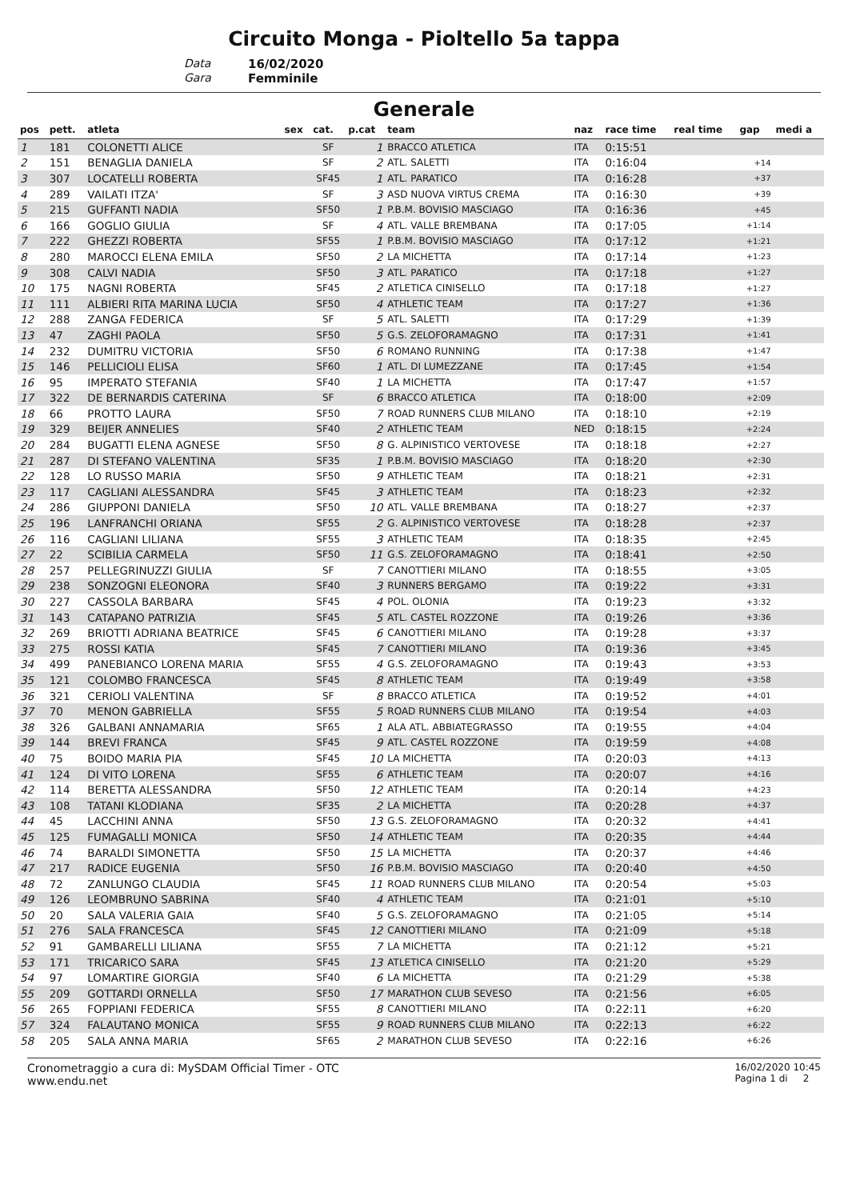Circuito Monga - Pioltello 5a tappa
Data 16/02/2020
Gara Femminile
Generale
| pos | pett. | atleta | sex | cat. | p.cat | team | naz | race time | real time | gap | medi a |
| --- | --- | --- | --- | --- | --- | --- | --- | --- | --- | --- | --- |
| 1 | 181 | COLONETTI ALICE | | SF | 1 | BRACCO ATLETICA | ITA | 0:15:51 | | | |
| 2 | 151 | BENAGLIA DANIELA | | SF | 2 | ATL. SALETTI | ITA | 0:16:04 | | +14 | |
| 3 | 307 | LOCATELLI ROBERTA | | SF45 | 1 | ATL. PARATICO | ITA | 0:16:28 | | +37 | |
| 4 | 289 | VAILATI ITZA' | | SF | 3 | ASD NUOVA VIRTUS CREMA | ITA | 0:16:30 | | +39 | |
| 5 | 215 | GUFFANTI NADIA | | SF50 | 1 | P.B.M. BOVISIO MASCIAGO | ITA | 0:16:36 | | +45 | |
| 6 | 166 | GOGLIO GIULIA | | SF | 4 | ATL. VALLE BREMBANA | ITA | 0:17:05 | | +1:14 | |
| 7 | 222 | GHEZZI ROBERTA | | SF55 | 1 | P.B.M. BOVISIO MASCIAGO | ITA | 0:17:12 | | +1:21 | |
| 8 | 280 | MAROCCI ELENA EMILA | | SF50 | 2 | LA MICHETTA | ITA | 0:17:14 | | +1:23 | |
| 9 | 308 | CALVI NADIA | | SF50 | 3 | ATL. PARATICO | ITA | 0:17:18 | | +1:27 | |
| 10 | 175 | NAGNI ROBERTA | | SF45 | 2 | ATLETICA CINISELLO | ITA | 0:17:18 | | +1:27 | |
| 11 | 111 | ALBIERI RITA MARINA LUCIA | | SF50 | 4 | ATHLETIC TEAM | ITA | 0:17:27 | | +1:36 | |
| 12 | 288 | ZANGA FEDERICA | | SF | 5 | ATL. SALETTI | ITA | 0:17:29 | | +1:39 | |
| 13 | 47 | ZAGHI PAOLA | | SF50 | 5 | G.S. ZELOFORAMAGNO | ITA | 0:17:31 | | +1:41 | |
| 14 | 232 | DUMITRU VICTORIA | | SF50 | 6 | ROMANO RUNNING | ITA | 0:17:38 | | +1:47 | |
| 15 | 146 | PELLICIOLI ELISA | | SF60 | 1 | ATL. DI LUMEZZANE | ITA | 0:17:45 | | +1:54 | |
| 16 | 95 | IMPERATO STEFANIA | | SF40 | 1 | LA MICHETTA | ITA | 0:17:47 | | +1:57 | |
| 17 | 322 | DE BERNARDIS CATERINA | | SF | 6 | BRACCO ATLETICA | ITA | 0:18:00 | | +2:09 | |
| 18 | 66 | PROTTO LAURA | | SF50 | 7 | ROAD RUNNERS CLUB MILANO | ITA | 0:18:10 | | +2:19 | |
| 19 | 329 | BEIJER ANNELIES | | SF40 | 2 | ATHLETIC TEAM | NED | 0:18:15 | | +2:24 | |
| 20 | 284 | BUGATTI ELENA AGNESE | | SF50 | 8 | G. ALPINISTICO VERTOVESE | ITA | 0:18:18 | | +2:27 | |
| 21 | 287 | DI STEFANO VALENTINA | | SF35 | 1 | P.B.M. BOVISIO MASCIAGO | ITA | 0:18:20 | | +2:30 | |
| 22 | 128 | LO RUSSO MARIA | | SF50 | 9 | ATHLETIC TEAM | ITA | 0:18:21 | | +2:31 | |
| 23 | 117 | CAGLIANI ALESSANDRA | | SF45 | 3 | ATHLETIC TEAM | ITA | 0:18:23 | | +2:32 | |
| 24 | 286 | GIUPPONI DANIELA | | SF50 | 10 | ATL. VALLE BREMBANA | ITA | 0:18:27 | | +2:37 | |
| 25 | 196 | LANFRANCHI ORIANA | | SF55 | 2 | G. ALPINISTICO VERTOVESE | ITA | 0:18:28 | | +2:37 | |
| 26 | 116 | CAGLIANI LILIANA | | SF55 | 3 | ATHLETIC TEAM | ITA | 0:18:35 | | +2:45 | |
| 27 | 22 | SCIBILIA CARMELA | | SF50 | 11 | G.S. ZELOFORAMAGNO | ITA | 0:18:41 | | +2:50 | |
| 28 | 257 | PELLEGRINUZZI GIULIA | | SF | 7 | CANOTTIERI MILANO | ITA | 0:18:55 | | +3:05 | |
| 29 | 238 | SONZOGNI ELEONORA | | SF40 | 3 | RUNNERS BERGAMO | ITA | 0:19:22 | | +3:31 | |
| 30 | 227 | CASSOLA BARBARA | | SF45 | 4 | POL. OLONIA | ITA | 0:19:23 | | +3:32 | |
| 31 | 143 | CATAPANO PATRIZIA | | SF45 | 5 | ATL. CASTEL ROZZONE | ITA | 0:19:26 | | +3:36 | |
| 32 | 269 | BRIOTTI ADRIANA BEATRICE | | SF45 | 6 | CANOTTIERI MILANO | ITA | 0:19:28 | | +3:37 | |
| 33 | 275 | ROSSI KATIA | | SF45 | 7 | CANOTTIERI MILANO | ITA | 0:19:36 | | +3:45 | |
| 34 | 499 | PANEBIANCO LORENA MARIA | | SF55 | 4 | G.S. ZELOFORAMAGNO | ITA | 0:19:43 | | +3:53 | |
| 35 | 121 | COLOMBO FRANCESCA | | SF45 | 8 | ATHLETIC TEAM | ITA | 0:19:49 | | +3:58 | |
| 36 | 321 | CERIOLI VALENTINA | | SF | 8 | BRACCO ATLETICA | ITA | 0:19:52 | | +4:01 | |
| 37 | 70 | MENON GABRIELLA | | SF55 | 5 | ROAD RUNNERS CLUB MILANO | ITA | 0:19:54 | | +4:03 | |
| 38 | 326 | GALBANI ANNAMARIA | | SF65 | 1 | ALA ATL. ABBIATEGRASSO | ITA | 0:19:55 | | +4:04 | |
| 39 | 144 | BREVI FRANCA | | SF45 | 9 | ATL. CASTEL ROZZONE | ITA | 0:19:59 | | +4:08 | |
| 40 | 75 | BOIDO MARIA PIA | | SF45 | 10 | LA MICHETTA | ITA | 0:20:03 | | +4:13 | |
| 41 | 124 | DI VITO LORENA | | SF55 | 6 | ATHLETIC TEAM | ITA | 0:20:07 | | +4:16 | |
| 42 | 114 | BERETTA ALESSANDRA | | SF50 | 12 | ATHLETIC TEAM | ITA | 0:20:14 | | +4:23 | |
| 43 | 108 | TATANI KLODIANA | | SF35 | 2 | LA MICHETTA | ITA | 0:20:28 | | +4:37 | |
| 44 | 45 | LACCHINI ANNA | | SF50 | 13 | G.S. ZELOFORAMAGNO | ITA | 0:20:32 | | +4:41 | |
| 45 | 125 | FUMAGALLI MONICA | | SF50 | 14 | ATHLETIC TEAM | ITA | 0:20:35 | | +4:44 | |
| 46 | 74 | BARALDI SIMONETTA | | SF50 | 15 | LA MICHETTA | ITA | 0:20:37 | | +4:46 | |
| 47 | 217 | RADICE EUGENIA | | SF50 | 16 | P.B.M. BOVISIO MASCIAGO | ITA | 0:20:40 | | +4:50 | |
| 48 | 72 | ZANLUNGO CLAUDIA | | SF45 | 11 | ROAD RUNNERS CLUB MILANO | ITA | 0:20:54 | | +5:03 | |
| 49 | 126 | LEOMBRUNO SABRINA | | SF40 | 4 | ATHLETIC TEAM | ITA | 0:21:01 | | +5:10 | |
| 50 | 20 | SALA VALERIA GAIA | | SF40 | 5 | G.S. ZELOFORAMAGNO | ITA | 0:21:05 | | +5:14 | |
| 51 | 276 | SALA FRANCESCA | | SF45 | 12 | CANOTTIERI MILANO | ITA | 0:21:09 | | +5:18 | |
| 52 | 91 | GAMBARELLI LILIANA | | SF55 | 7 | LA MICHETTA | ITA | 0:21:12 | | +5:21 | |
| 53 | 171 | TRICARICO SARA | | SF45 | 13 | ATLETICA CINISELLO | ITA | 0:21:20 | | +5:29 | |
| 54 | 97 | LOMARTIRE GIORGIA | | SF40 | 6 | LA MICHETTA | ITA | 0:21:29 | | +5:38 | |
| 55 | 209 | GOTTARDI ORNELLA | | SF50 | 17 | MARATHON CLUB SEVESO | ITA | 0:21:56 | | +6:05 | |
| 56 | 265 | FOPPIANI FEDERICA | | SF55 | 8 | CANOTTIERI MILANO | ITA | 0:22:11 | | +6:20 | |
| 57 | 324 | FALAUTANO MONICA | | SF55 | 9 | ROAD RUNNERS CLUB MILANO | ITA | 0:22:13 | | +6:22 | |
| 58 | 205 | SALA ANNA MARIA | | SF65 | 2 | MARATHON CLUB SEVESO | ITA | 0:22:16 | | +6:26 | |
Cronometraggio a cura di: MySDAM Official Timer - OTC
www.endu.net
16/02/2020 10:45
Pagina 1 di 2